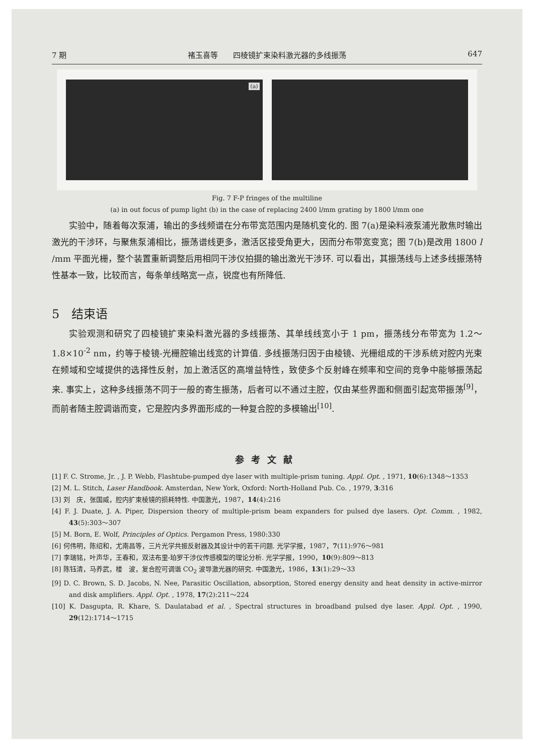7 期 褚玉喜等　　四棱镜扩束染料激光器的多线振荡 647
(a)
Fig. 7 F-P fringes of the multiline
(a) in out focus of pump light (b) in the case of replacing 2400 l/mm grating by 1800 l/mm one
实验中，随着每次泵浦，输出的多线频谱在分布带宽范围内是随机变化的. 图 7(a)是染料液泵浦光散焦时输出激光的干涉环，与聚焦泵浦相比，振荡谱线更多，激活区接受角更大，因而分布带宽变宽；图 7(b)是改用 1800 l /mm 平面光栅，整个装置重新调整后用相同干涉仪拍摄的输出激光干涉环. 可以看出，其振荡线与上述多线振荡特性基本一致，比较而言，每条单线略宽一点，锐度也有所降低.
5　结束语
实验观测和研究了四棱镜扩束染料激光器的多线振荡、其单线线宽小于 1 pm，振荡线分布带宽为 1.2～1.8×10<sup>-2</sup> nm，约等于棱镜-光栅腔输出线宽的计算值. 多线振荡归因于由棱镜、光栅组成的干涉系统对腔内光束在频域和空域提供的选择性反射，加上激活区的高增益特性，致使多个反射峰在频率和空间的竞争中能够振荡起来. 事实上，这种多线振荡不同于一般的寄生振荡，后者可以不通过主腔，仅由某些界面和侧面引起宽带振荡<sup>[9]</sup>，而前者随主腔调谐而变，它是腔内多界面形成的一种复合腔的多模输出<sup>[10]</sup>.
参考文献
[1] F. C. Strome, Jr. , J. P. Webb, Flashtube-pumped dye laser with multiple-prism tuning. Appl. Opt. , 1971, 10(6):1348～1353
[2] M. L. Stitch, Laser Handbook. Amsterdan, New York, Oxford: North-Holland Pub. Co. , 1979, 3:316
[3] 刘　庆，张国威，腔内扩束棱镜的损耗特性. 中国激光，1987，14(4):216
[4] F. J. Duate, J. A. Piper, Dispersion theory of multiple-prism beam expanders for pulsed dye lasers. Opt. Comm. , 1982, 43(5):303～307
[5] M. Born, E. Wolf, Principles of Optics. Pergamon Press, 1980:330
[6] 何伟明，陈绍和，尤南昌等，三片光学共振反射器及其设计中的若干问题. 光学学报，1987，7(11):976～981
[7] 李瑞铭，叶声华，王春和，双法布里-珀罗干涉仪传感模型的理论分析. 光学学报，1990，10(9):809～813
[8] 陈钰清，马养武，楼　波，复合腔可调谐 CO<sub>2</sub> 波导激光器的研究. 中国激光，1986，13(1):29～33
[9] D. C. Brown, S. D. Jacobs, N. Nee, Parasitic Oscillation, absorption, Stored energy density and heat density in active-mirror and disk amplifiers. Appl. Opt. , 1978, 17(2):211～224
[10] K. Dasgupta, R. Khare, S. Daulatabad et al. , Spectral structures in broadband pulsed dye laser. Appl. Opt. , 1990, 29(12):1714～1715